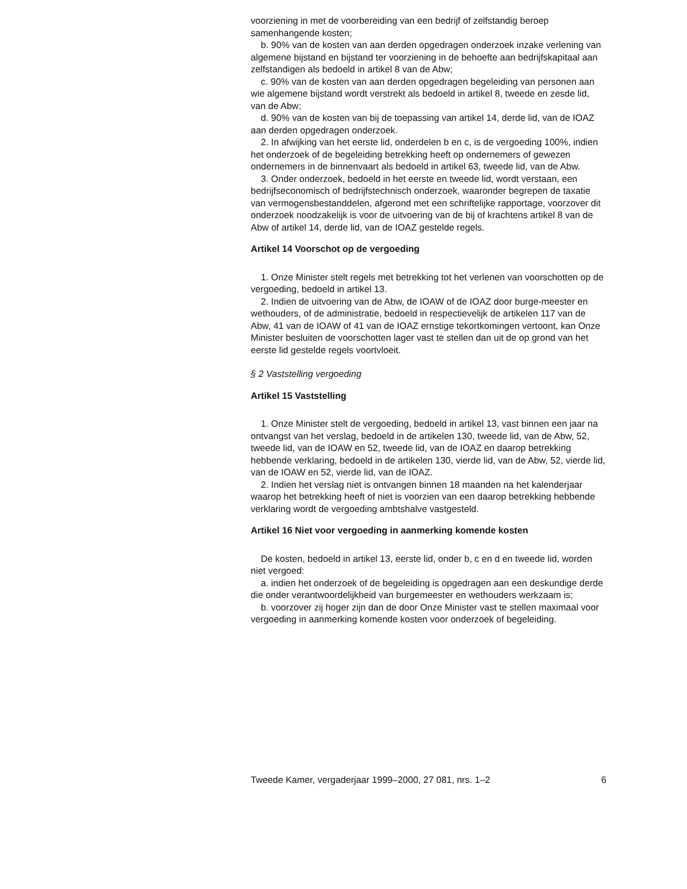voorziening in met de voorbereiding van een bedrijf of zelfstandig beroep samenhangende kosten;
b. 90% van de kosten van aan derden opgedragen onderzoek inzake verlening van algemene bijstand en bijstand ter voorziening in de behoefte aan bedrijfskapitaal aan zelfstandigen als bedoeld in artikel 8 van de Abw;
c. 90% van de kosten van aan derden opgedragen begeleiding van personen aan wie algemene bijstand wordt verstrekt als bedoeld in artikel 8, tweede en zesde lid, van de Abw;
d. 90% van de kosten van bij de toepassing van artikel 14, derde lid, van de IOAZ aan derden opgedragen onderzoek.
2. In afwijking van het eerste lid, onderdelen b en c, is de vergoeding 100%, indien het onderzoek of de begeleiding betrekking heeft op ondernemers of gewezen ondernemers in de binnenvaart als bedoeld in artikel 63, tweede lid, van de Abw.
3. Onder onderzoek, bedoeld in het eerste en tweede lid, wordt verstaan, een bedrijfseconomisch of bedrijfstechnisch onderzoek, waaronder begrepen de taxatie van vermogensbestanddelen, afgerond met een schriftelijke rapportage, voorzover dit onderzoek noodzakelijk is voor de uitvoering van de bij of krachtens artikel 8 van de Abw of artikel 14, derde lid, van de IOAZ gestelde regels.
Artikel 14 Voorschot op de vergoeding
1. Onze Minister stelt regels met betrekking tot het verlenen van voorschotten op de vergoeding, bedoeld in artikel 13.
2. Indien de uitvoering van de Abw, de IOAW of de IOAZ door burge-meester en wethouders, of de administratie, bedoeld in respectievelijk de artikelen 117 van de Abw, 41 van de IOAW of 41 van de IOAZ ernstige tekortkomingen vertoont, kan Onze Minister besluiten de voorschotten lager vast te stellen dan uit de op grond van het eerste lid gestelde regels voortvloeit.
§ 2 Vaststelling vergoeding
Artikel 15 Vaststelling
1. Onze Minister stelt de vergoeding, bedoeld in artikel 13, vast binnen een jaar na ontvangst van het verslag, bedoeld in de artikelen 130, tweede lid, van de Abw, 52, tweede lid, van de IOAW en 52, tweede lid, van de IOAZ en daarop betrekking hebbende verklaring, bedoeld in de artikelen 130, vierde lid, van de Abw, 52, vierde lid, van de IOAW en 52, vierde lid, van de IOAZ.
2. Indien het verslag niet is ontvangen binnen 18 maanden na het kalenderjaar waarop het betrekking heeft of niet is voorzien van een daarop betrekking hebbende verklaring wordt de vergoeding ambtshalve vastgesteld.
Artikel 16 Niet voor vergoeding in aanmerking komende kosten
De kosten, bedoeld in artikel 13, eerste lid, onder b, c en d en tweede lid, worden niet vergoed:
a. indien het onderzoek of de begeleiding is opgedragen aan een deskundige derde die onder verantwoordelijkheid van burgemeester en wethouders werkzaam is;
b. voorzover zij hoger zijn dan de door Onze Minister vast te stellen maximaal voor vergoeding in aanmerking komende kosten voor onderzoek of begeleiding.
Tweede Kamer, vergaderjaar 1999–2000, 27 081, nrs. 1–2 6